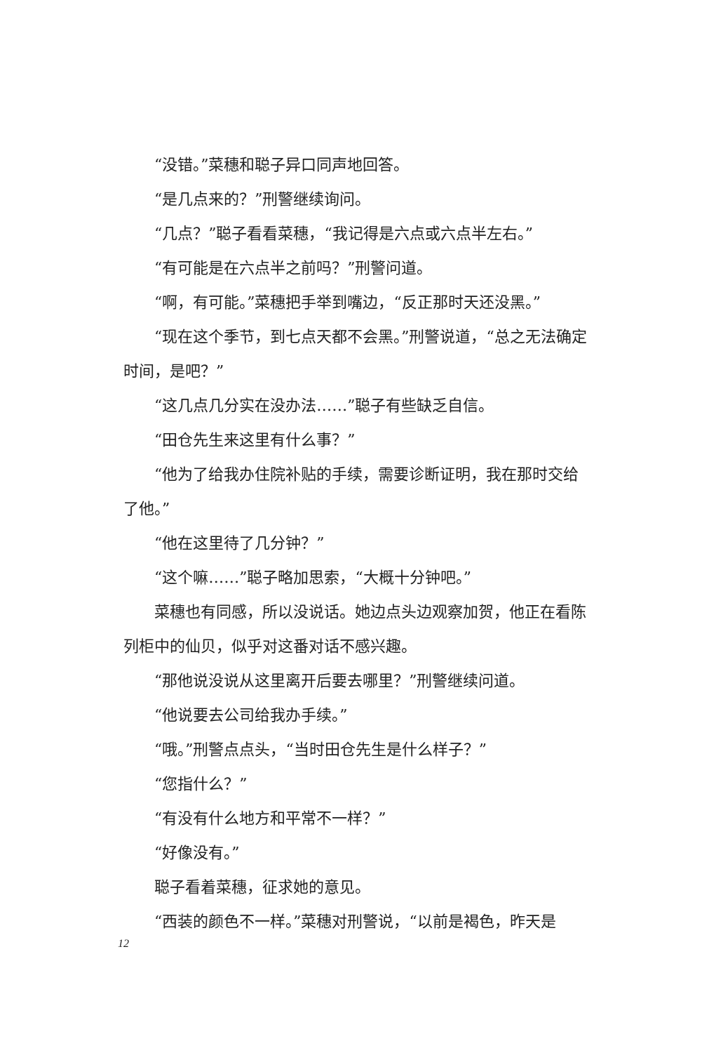“没错。”菜穗和聪子异口同声地回答。
“是几点来的？”刑警继续询问。
“几点？”聪子看看菜穗，“我记得是六点或六点半左右。”
“有可能是在六点半之前吗？”刑警问道。
“啊，有可能。”菜穗把手举到嘴边，“反正那时天还没黑。”
“现在这个季节，到七点天都不会黑。”刑警说道，“总之无法确定时间，是吧？”
“这几点几分实在没办法……”聪子有些缺乏自信。
“田仓先生来这里有什么事？”
“他为了给我办住院补贴的手续，需要诊断证明，我在那时交给了他。”
“他在这里待了几分钟？”
“这个嘛……”聪子略加思索，“大概十分钟吧。”
菜穗也有同感，所以没说话。她边点头边观察加贺，他正在看陈列柜中的仙贝，似乎对这番对话不感兴趣。
“那他说没说从这里离开后要去哪里？”刑警继续问道。
“他说要去公司给我办手续。”
“哦。”刑警点点头，“当时田仓先生是什么样子？”
“您指什么？”
“有没有什么地方和平常不一样？”
“好像没有。”
聪子看着菜穗，征求她的意见。
“西装的颜色不一样。”菜穗对刑警说，“以前是褐色，昨天是
12